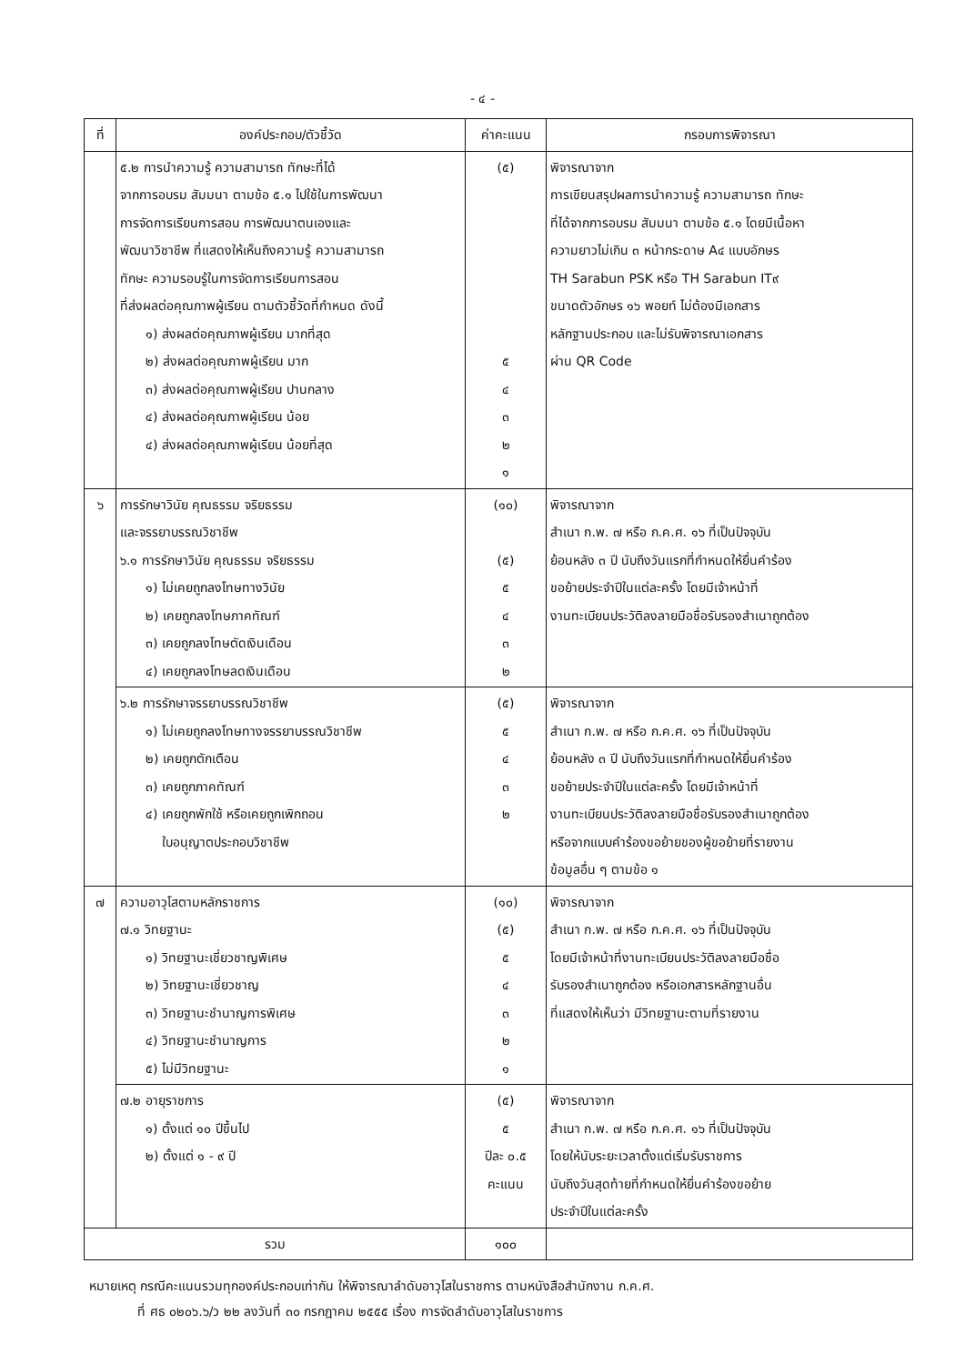- ๔ -
| ที่ | องค์ประกอบ/ตัวชี้วัด | ค่าคะแนน | กรอบการพิจารณา |
| --- | --- | --- | --- |
| | ๕.๒ การนำความรู้ ความสามารถ ทักษะที่ได้ จากการอบรม สัมมนา ตามข้อ ๕.๑ ไปใช้ในการพัฒนา การจัดการเรียนการสอน การพัฒนาตนเองและ พัฒนาวิชาชีพ ที่แสดงให้เห็นถึงความรู้ ความสามารถ ทักษะ ความรอบรู้ในการจัดการเรียนการสอน ที่ส่งผลต่อคุณภาพผู้เรียน ตามตัวชี้วัดที่กำหนด ดังนี้ ๑) ส่งผลต่อคุณภาพผู้เรียน มากที่สุด ๒) ส่งผลต่อคุณภาพผู้เรียน มาก ๓) ส่งผลต่อคุณภาพผู้เรียน ปานกลาง ๔) ส่งผลต่อคุณภาพผู้เรียน น้อย ๔) ส่งผลต่อคุณภาพผู้เรียน น้อยที่สุด | (๕) ๕ ๔ ๓ ๒ ๑ | พิจารณาจาก การเขียนสรุปผลการนำความรู้ ความสามารถ ทักษะ ที่ได้จากการอบรม สัมมนา ตามข้อ ๕.๑ โดยมีเนื้อหา ความยาวไม่เกิน ๓ หน้ากระดาษ A๔ แบบอักษร TH Sarabun PSK หรือ TH Sarabun IT๙ ขนาดตัวอักษร ๑๖ พอยท์ ไม่ต้องมีเอกสาร หลักฐานประกอบ และไม่รับพิจารณาเอกสาร ผ่าน QR Code |
| ๖ | การรักษาวินัย คุณธรรม จริยธรรม และจรรยาบรรณวิชาชีพ ๖.๑ การรักษาวินัย คุณธรรม จริยธรรม ๑) ไม่เคยถูกลงโทษทางวินัย ๒) เคยถูกลงโทษภาคทัณฑ์ ๓) เคยถูกลงโทษตัดเงินเดือน ๔) เคยถูกลงโทษลดเงินเดือน | (๑๐) (๕) ๕ ๔ ๓ ๒ | พิจารณาจาก สำเนา ก.พ. ๗ หรือ ก.ค.ศ. ๑๖ ที่เป็นปัจจุบัน ย้อนหลัง ๓ ปี นับถึงวันแรกที่กำหนดให้ยื่นคำร้อง ขอย้ายประจำปีในแต่ละครั้ง โดยมีเจ้าหน้าที่ งานทะเบียนประวัติลงลายมือชื่อรับรองสำเนาถูกต้อง |
| | ๖.๒ การรักษาจรรยาบรรณวิชาชีพ ๑) ไม่เคยถูกลงโทษทางจรรยาบรรณวิชาชีพ ๒) เคยถูกตักเตือน ๓) เคยถูกภาคทัณฑ์ ๔) เคยถูกพักใช้ หรือเคยถูกเพิกถอน ใบอนุญาตประกอบวิชาชีพ | (๕) ๕ ๔ ๓ ๒ | พิจารณาจาก สำเนา ก.พ. ๗ หรือ ก.ค.ศ. ๑๖ ที่เป็นปัจจุบัน ย้อนหลัง ๓ ปี นับถึงวันแรกที่กำหนดให้ยื่นคำร้อง ขอย้ายประจำปีในแต่ละครั้ง โดยมีเจ้าหน้าที่ งานทะเบียนประวัติลงลายมือชื่อรับรองสำเนาถูกต้อง หรือจากแบบคำร้องขอย้ายของผู้ขอย้ายที่รายงาน ข้อมูลอื่น ๆ ตามข้อ ๑ |
| ๗ | ความอาวุโสตามหลักราชการ ๗.๑ วิทยฐานะ ๑) วิทยฐานะเชี่ยวชาญพิเศษ ๒) วิทยฐานะเชี่ยวชาญ ๓) วิทยฐานะชำนาญการพิเศษ ๔) วิทยฐานะชำนาญการ ๕) ไม่มีวิทยฐานะ | (๑๐) (๕) ๕ ๔ ๓ ๒ ๑ | พิจารณาจาก สำเนา ก.พ. ๗ หรือ ก.ค.ศ. ๑๖ ที่เป็นปัจจุบัน โดยมีเจ้าหน้าที่งานทะเบียนประวัติลงลายมือชื่อ รับรองสำเนาถูกต้อง หรือเอกสารหลักฐานอื่น ที่แสดงให้เห็นว่า มีวิทยฐานะตามที่รายงาน |
| | ๗.๒ อายุราชการ ๑) ตั้งแต่ ๑๐ ปีขึ้นไป ๒) ตั้งแต่ ๑ - ๙ ปี | (๕) ๕ ปีละ ๐.๕ คะแนน | พิจารณาจาก สำเนา ก.พ. ๗ หรือ ก.ค.ศ. ๑๖ ที่เป็นปัจจุบัน โดยให้นับระยะเวลาตั้งแต่เริ่มรับราชการ นับถึงวันสุดท้ายที่กำหนดให้ยื่นคำร้องขอย้าย ประจำปีในแต่ละครั้ง |
| รวม | | ๑๐๐ | |
หมายเหตุ กรณีคะแนนรวมทุกองค์ประกอบเท่ากัน ให้พิจารณาลำดับอาวุโสในราชการ ตามหนังสือสำนักงาน ก.ค.ศ.
ที่ ศธ ๐๒๐๖.๖/ว ๒๒ ลงวันที่ ๓๐ กรกฎาคม ๒๕๕๕ เรื่อง การจัดลำดับอาวุโสในราชการ